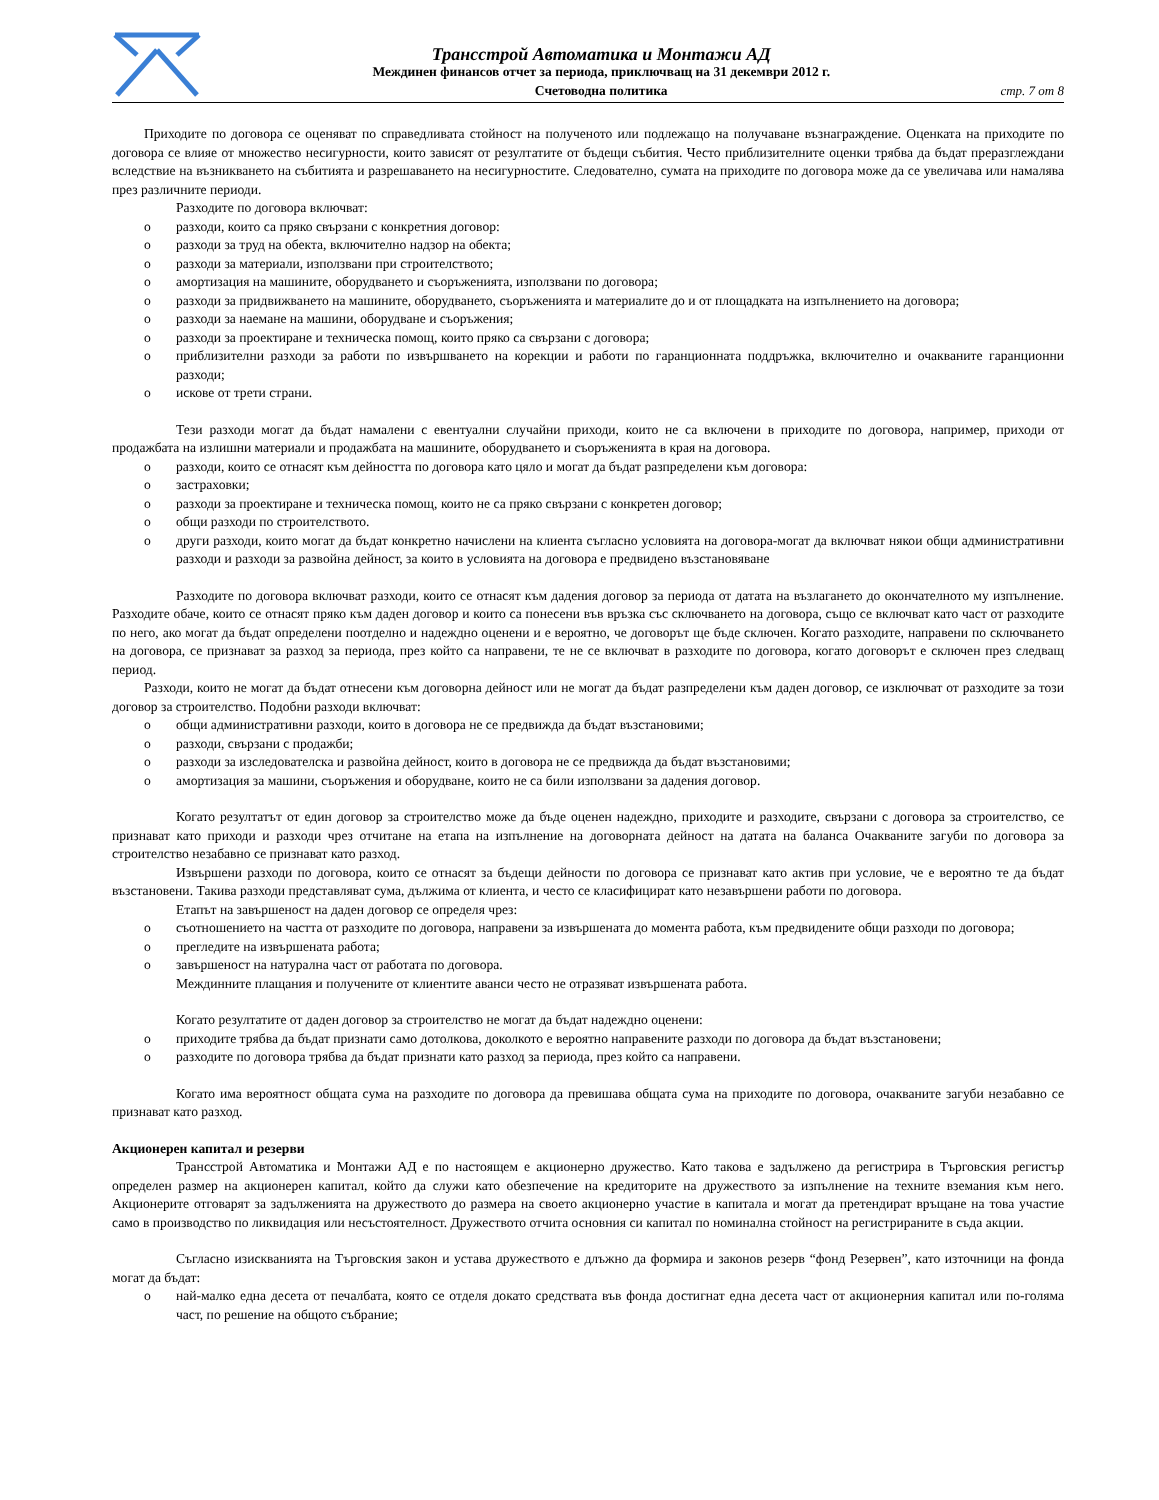Трансстрой Автоматика и Монтажи АД
Междинен финансов отчет за периода, приключващ на 31 декември 2012 г.
Счетоводна политика
стр. 7 от 8
Приходите по договора се оценяват по справедливата стойност на полученото или подлежащо на получаване възнаграждение. Оценката на приходите по договора се влияе от множество несигурности, които зависят от резултатите от бъдещи събития. Често приблизителните оценки трябва да бъдат преразглеждани вследствие на възникването на събитията и разрешаването на несигурностите. Следователно, сумата на приходите по договора може да се увеличава или намалява през различните периоди.
Разходите по договора включват:
o разходи, които са пряко свързани с конкретния договор:
o разходи за труд на обекта, включително надзор на обекта;
o разходи за материали, използвани при строителството;
o амортизация на машините, оборудването и съоръженията, използвани по договора;
o разходи за придвижването на машините, оборудването, съоръженията и материалите до и от площадката на изпълнението на договора;
o разходи за наемане на машини, оборудване и съоръжения;
o разходи за проектиране и техническа помощ, които пряко са свързани с договора;
o приблизителни разходи за работи по извършването на корекции и работи по гаранционната поддръжка, включително и очакваните гаранционни разходи;
o искове от трети страни.
Тези разходи могат да бъдат намалени с евентуални случайни приходи, които не са включени в приходите по договора, например, приходи от продажбата на излишни материали и продажбата на машините, оборудването и съоръженията в края на договора.
o разходи, които се отнасят към дейността по договора като цяло и могат да бъдат разпределени към договора:
o застраховки;
o разходи за проектиране и техническа помощ, които не са пряко свързани с конкретен договор;
o общи разходи по строителството.
o други разходи, които могат да бъдат конкретно начислени на клиента съгласно условията на договора-могат да включват някои общи административни разходи и разходи за развойна дейност, за които в условията на договора е предвидено възстановяване
Разходите по договора включват разходи, които се отнасят към дадения договор за периода от датата на възлагането до окончателното му изпълнение. Разходите обаче, които се отнасят пряко към даден договор и които са понесени във връзка със сключването на договора, също се включват като част от разходите по него, ако могат да бъдат определени поотделно и надеждно оценени и е вероятно, че договорът ще бъде сключен. Когато разходите, направени по сключването на договора, се признават за разход за периода, през който са направени, те не се включват в разходите по договора, когато договорът е сключен през следващ период.
Разходи, които не могат да бъдат отнесени към договорна дейност или не могат да бъдат разпределени към даден договор, се изключват от разходите за този договор за строителство. Подобни разходи включват:
o общи административни разходи, които в договора не се предвижда да бъдат възстановими;
o разходи, свързани с продажби;
o разходи за изследователска и развойна дейност, които в договора не се предвижда да бъдат възстановими;
o амортизация за машини, съоръжения и оборудване, които не са били използвани за дадения договор.
Когато резултатът от един договор за строителство може да бъде оценен надеждно, приходите и разходите, свързани с договора за строителство, се признават като приходи и разходи чрез отчитане на етапа на изпълнение на договорната дейност на датата на баланса Очакваните загуби по договора за строителство незабавно се признават като разход.
Извършени разходи по договора, които се отнасят за бъдещи дейности по договора се признават като актив при условие, че е вероятно те да бъдат възстановени. Такива разходи представляват сума, дължима от клиента, и често се класифицират като незавършени работи по договора.
Етапът на завършеност на даден договор се определя чрез:
o съотношението на частта от разходите по договора, направени за извършената до момента работа, към предвидените общи разходи по договора;
o прегледите на извършената работа;
o завършеност на натурална част от работата по договора.
Междинните плащания и получените от клиентите аванси често не отразяват извършената работа.
Когато резултатите от даден договор за строителство не могат да бъдат надеждно оценени:
o приходите трябва да бъдат признати само дотолкова, доколкото е вероятно направените разходи по договора да бъдат възстановени;
o разходите по договора трябва да бъдат признати като разход за периода, през който са направени.
Когато има вероятност общата сума на разходите по договора да превишава общата сума на приходите по договора, очакваните загуби незабавно се признават като разход.
Акционерен капитал и резерви
Трансстрой Автоматика и Монтажи АД е по настоящем е акционерно дружество. Като такова е задължено да регистрира в Търговския регистър определен размер на акционерен капитал, който да служи като обезпечение на кредиторите на дружеството за изпълнение на техните вземания към него. Акционерите отговарят за задълженията на дружеството до размера на своето акционерно участие в капитала и могат да претендират връщане на това участие само в производство по ликвидация или несъстоятелност. Дружеството отчита основния си капитал по номинална стойност на регистрираните в съда акции.
Съгласно изискванията на Търговския закон и устава дружеството е длъжно да формира и законов резерв “фонд Резервен”, като източници на фонда могат да бъдат:
o най-малко една десета от печалбата, която се отделя докато средствата във фонда достигнат една десета част от акционерния капитал или по-голяма част, по решение на общото събрание;